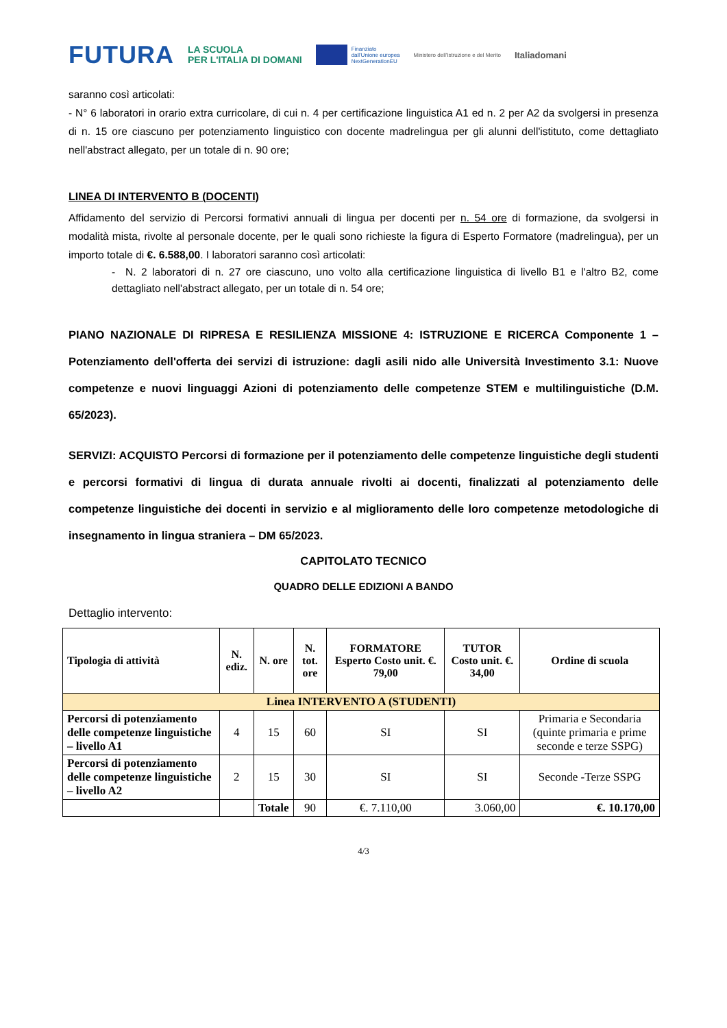FUTURA LA SCUOLA
PER L'ITALIA DI DOMANI Finanziato
dall'Unione europea
NextGenerationEU Ministero dell'Istruzione e del Merito Italiadomani
saranno così articolati:
- N° 6 laboratori in orario extra curricolare, di cui n. 4 per certificazione linguistica A1 ed n. 2 per A2 da svolgersi in presenza di n. 15 ore ciascuno per potenziamento linguistico con docente madrelingua per gli alunni dell'istituto, come dettagliato nell'abstract allegato, per un totale di n. 90 ore;
LINEA DI INTERVENTO B (DOCENTI)
Affidamento del servizio di Percorsi formativi annuali di lingua per docenti per n. 54 ore di formazione, da svolgersi in modalità mista, rivolte al personale docente, per le quali sono richieste la figura di Esperto Formatore (madrelingua), per un importo totale di €. 6.588,00. I laboratori saranno così articolati:
- N. 2 laboratori di n. 27 ore ciascuno, uno volto alla certificazione linguistica di livello B1 e l'altro B2, come dettagliato nell'abstract allegato, per un totale di n. 54 ore;
PIANO NAZIONALE DI RIPRESA E RESILIENZA MISSIONE 4: ISTRUZIONE E RICERCA Componente 1 – Potenziamento dell'offerta dei servizi di istruzione: dagli asili nido alle Università Investimento 3.1: Nuove competenze e nuovi linguaggi Azioni di potenziamento delle competenze STEM e multilinguistiche (D.M. 65/2023).
SERVIZI: ACQUISTO Percorsi di formazione per il potenziamento delle competenze linguistiche degli studenti e percorsi formativi di lingua di durata annuale rivolti ai docenti, finalizzati al potenziamento delle competenze linguistiche dei docenti in servizio e al miglioramento delle loro competenze metodologiche di insegnamento in lingua straniera – DM 65/2023.
CAPITOLATO TECNICO
QUADRO DELLE EDIZIONI A BANDO
Dettaglio intervento:
| Tipologia di attività | N. ediz. | N. ore | N. tot. ore | FORMATORE Esperto Costo unit. €. 79,00 | TUTOR Costo unit. €. 34,00 | Ordine di scuola |
| --- | --- | --- | --- | --- | --- | --- |
| Linea INTERVENTO A (STUDENTI) | | | | | | |
| Percorsi di potenziamento delle competenze linguistiche – livello A1 | 4 | 15 | 60 | SI | SI | Primaria e Secondaria (quinte primaria e prime seconde e terze SSPG) |
| Percorsi di potenziamento delle competenze linguistiche – livello A2 | 2 | 15 | 30 | SI | SI | Seconde -Terze SSPG |
| | | Totale | 90 | €. 7.110,00 | 3.060,00 | €. 10.170,00 |
4/3